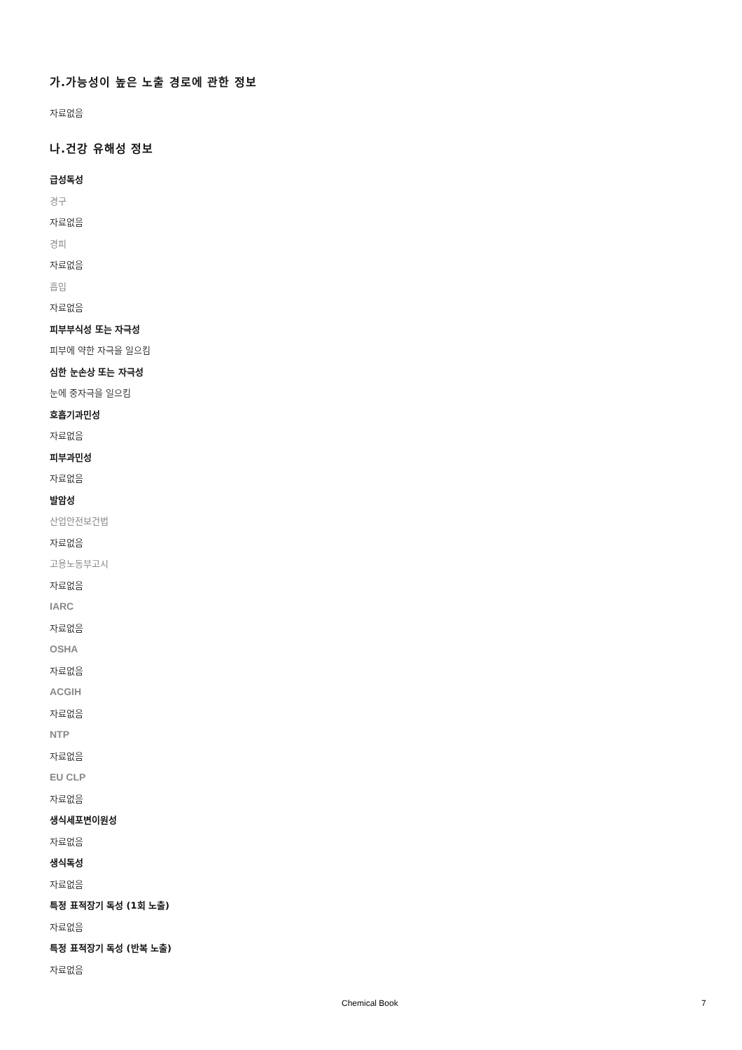가.가능성이 높은 노출 경로에 관한 정보
자료없음
나.건강 유해성 정보
급성독성
경구
자료없음
경피
자료없음
흡입
자료없음
피부부식성 또는 자극성
피부에 약한 자극을 일으킴
심한 눈손상 또는 자극성
눈에 중자극을 일으킴
호흡기과민성
자료없음
피부과민성
자료없음
발암성
산업안전보건법
자료없음
고용노동부고시
자료없음
IARC
자료없음
OSHA
자료없음
ACGIH
자료없음
NTP
자료없음
EU CLP
자료없음
생식세포변이원성
자료없음
생식독성
자료없음
특정 표적장기 독성 (1회 노출)
자료없음
특정 표적장기 독성 (반복 노출)
자료없음
Chemical Book 7